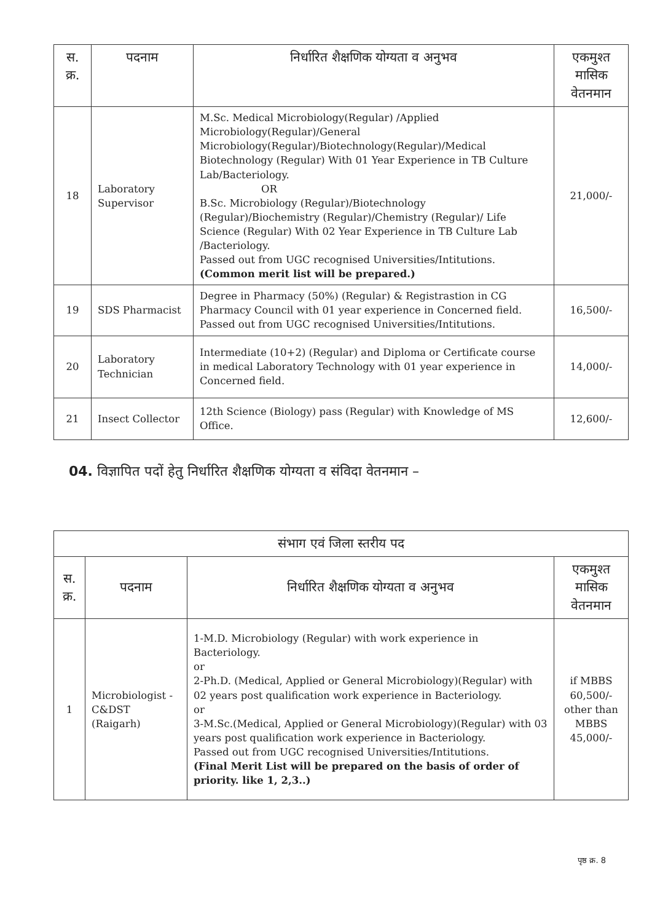| स. क्र. | पदनाम | निर्धारित शैक्षणिक योग्यता व अनुभव | एकमुश्त मासिक वेतनमान |
| --- | --- | --- | --- |
| 18 | Laboratory Supervisor | M.Sc. Medical Microbiology(Regular) /Applied Microbiology(Regular)/General Microbiology(Regular)/Biotechnology(Regular)/Medical Biotechnology (Regular) With 01 Year Experience in TB Culture Lab/Bacteriology. OR B.Sc. Microbiology (Regular)/Biotechnology (Regular)/Biochemistry (Regular)/Chemistry (Regular)/ Life Science (Regular) With 02 Year Experience in TB Culture Lab /Bacteriology. Passed out from UGC recognised Universities/Intitutions. (Common merit list will be prepared.) | 21,000/- |
| 19 | SDS Pharmacist | Degree in Pharmacy (50%) (Regular) & Registrastion in CG Pharmacy Council with 01 year experience in Concerned field. Passed out from UGC recognised Universities/Intitutions. | 16,500/- |
| 20 | Laboratory Technician | Intermediate (10+2) (Regular) and Diploma or Certificate course in medical Laboratory Technology with 01 year experience in Concerned field. | 14,000/- |
| 21 | Insect Collector | 12th Science (Biology) pass (Regular) with Knowledge of MS Office. | 12,600/- |
04. विज्ञापित पदों हेतु निर्धारित शैक्षणिक योग्यता व संविदा वेतनमान –
| संभाग एवं जिला स्तरीय पद | | | |
| --- | --- | --- | --- |
| स. क्र. | पदनाम | निर्धारित शैक्षणिक योग्यता व अनुभव | एकमुश्त मासिक वेतनमान |
| 1 | Microbiologist - C&DST (Raigarh) | 1-M.D. Microbiology (Regular) with work experience in Bacteriology. or 2-Ph.D. (Medical, Applied or General Microbiology)(Regular) with 02 years post qualification work experience in Bacteriology. or 3-M.Sc.(Medical, Applied or General Microbiology)(Regular) with 03 years post qualification work experience in Bacteriology. Passed out from UGC recognised Universities/Intitutions. (Final Merit List will be prepared on the basis of order of priority. like 1, 2,3..) | if MBBS 60,500/- other than MBBS 45,000/- |
पृष्ठ क्र. 8